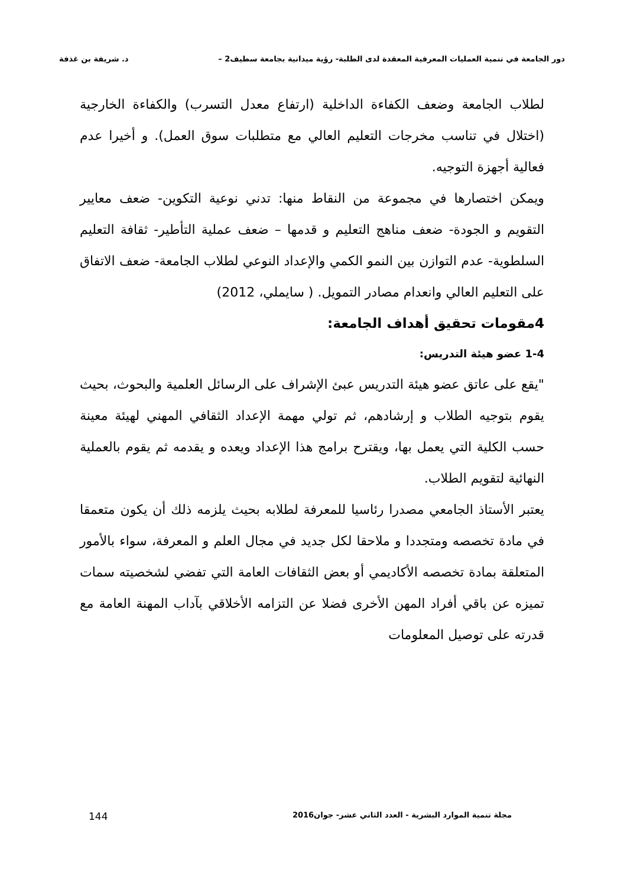دور الجامعة في تنمية العمليات المعرفية المعقدة لدى الطلبة- رؤية ميدانية بجامعة سطيف2 – د. شريفة بن غذفة
لطلاب الجامعة وضعف الكفاءة الداخلية (ارتفاع معدل التسرب) والكفاءة الخارجية (اختلال في تناسب مخرجات التعليم العالي مع متطلبات سوق العمل). و أخيرا عدم فعالية أجهزة التوجيه.
ويمكن اختصارها في مجموعة من النقاط منها: تدني نوعية التكوين- ضعف معايير التقويم و الجودة- ضعف مناهج التعليم و قدمها – ضعف عملية التأطير- ثقافة التعليم السلطوية- عدم التوازن بين النمو الكمي والإعداد النوعي لطلاب الجامعة- ضعف الاتفاق على التعليم العالي وانعدام مصادر التمويل. ( سايملي، 2012)
4مقومات تحقيق أهداف الجامعة:
1-4 عضو هيئة التدريس:
"يقع على عاتق عضو هيئة التدريس عبئ الإشراف على الرسائل العلمية والبحوث، بحيث يقوم بتوجيه الطلاب و إرشادهم، ثم تولي مهمة الإعداد الثقافي المهني لهيئة معينة حسب الكلية التي يعمل بها، ويقترح برامج هذا الإعداد ويعده و يقدمه ثم يقوم بالعملية النهائية لتقويم الطلاب.
يعتبر الأستاذ الجامعي مصدرا رئاسيا للمعرفة لطلابه بحيث يلزمه ذلك أن يكون متعمقا في مادة تخصصه ومتجددا و ملاحقا لكل جديد في مجال العلم و المعرفة، سواء بالأمور المتعلقة بمادة تخصصه الأكاديمي أو بعض الثقافات العامة التي تفضي لشخصيته سمات تميزه عن باقي أفراد المهن الأخرى فضلا عن التزامه الأخلاقي بآداب المهنة العامة مع قدرته على توصيل المعلومات
مجلة تنمية الموارد البشرية - العدد الثاني عشر- جوان2016 144